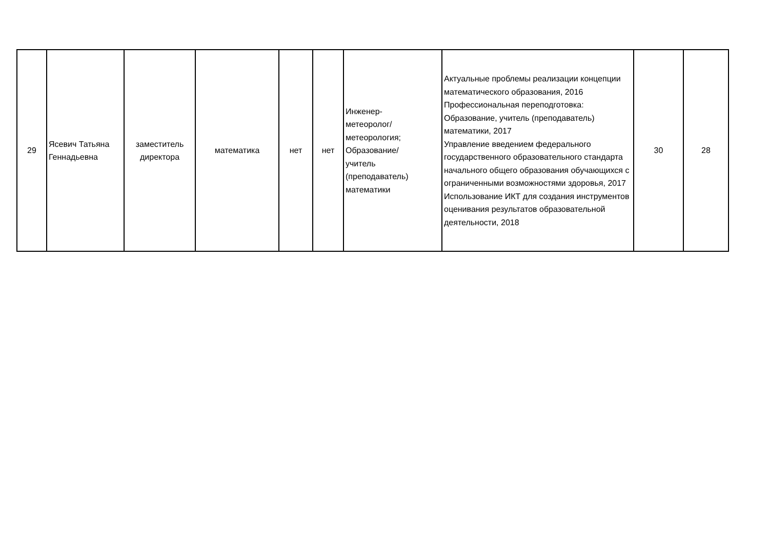| 29 | Ясевич Татьяна Геннадьевна | заместитель директора | математика | нет | нет | Инженер- метеоролог/ метеорология; Образование/ учитель (преподаватель) математики | Актуальные проблемы реализации концепции математического образования, 2016 Профессиональная переподготовка: Образование, учитель (преподаватель) математики, 2017 Управление введением федерального государственного образовательного стандарта начального общего образования обучающихся с ограниченными возможностями здоровья, 2017 Использование ИКТ для создания инструментов оценивания результатов образовательной деятельности, 2018 | 30 | 28 |